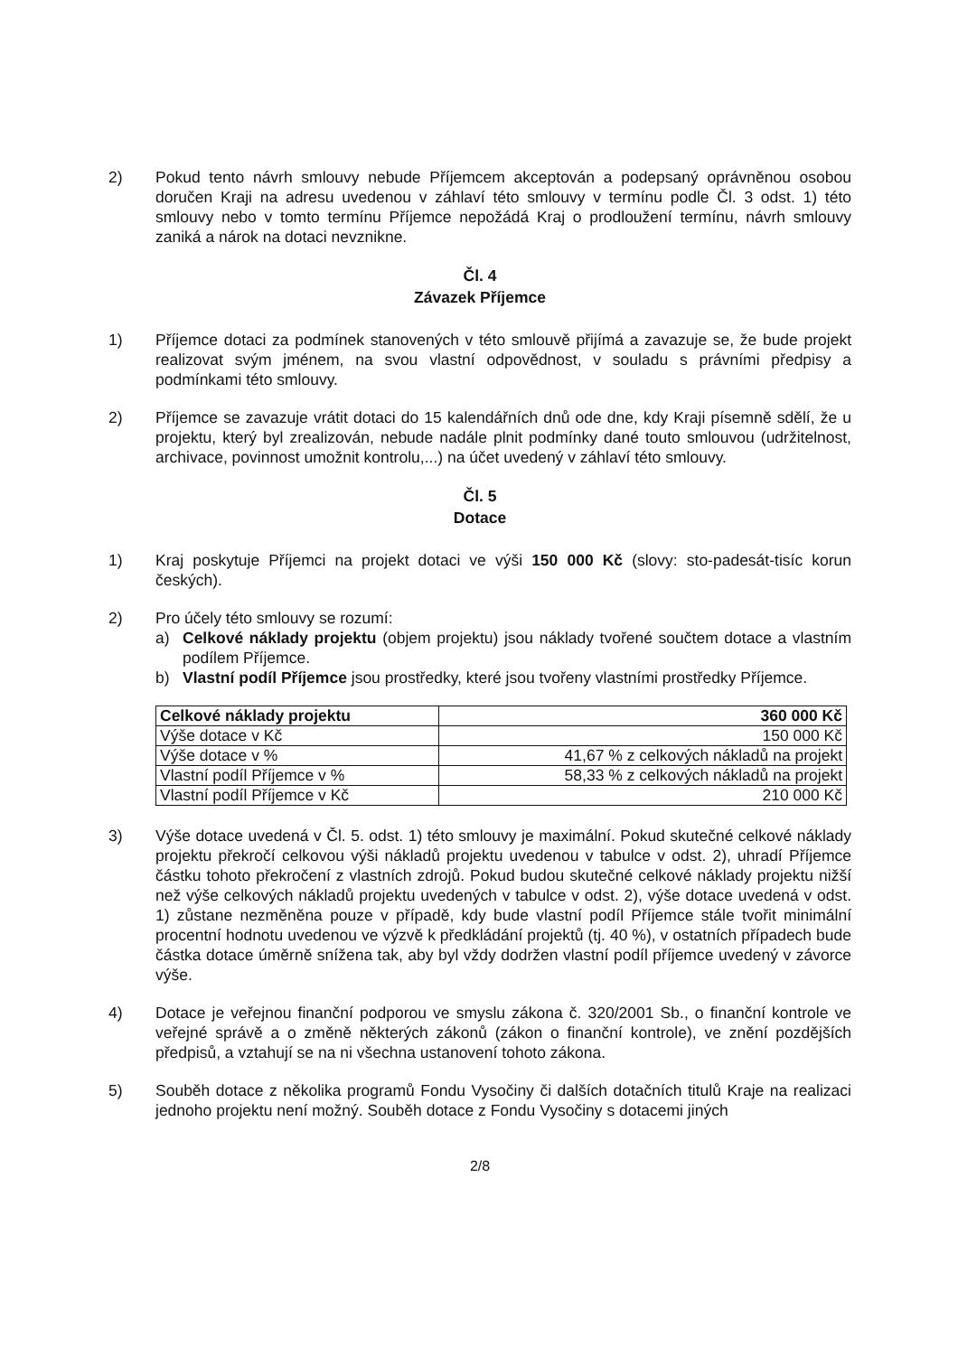2) Pokud tento návrh smlouvy nebude Příjemcem akceptován a podepsaný oprávněnou osobou doručen Kraji na adresu uvedenou v záhlaví této smlouvy v termínu podle Čl. 3 odst. 1) této smlouvy nebo v tomto termínu Příjemce nepožádá Kraj o prodloužení termínu, návrh smlouvy zaniká a nárok na dotaci nevznikne.
Čl. 4
Závazek Příjemce
1) Příjemce dotaci za podmínek stanovených v této smlouvě přijímá a zavazuje se, že bude projekt realizovat svým jménem, na svou vlastní odpovědnost, v souladu s právními předpisy a podmínkami této smlouvy.
2) Příjemce se zavazuje vrátit dotaci do 15 kalendářních dnů ode dne, kdy Kraji písemně sdělí, že u projektu, který byl zrealizován, nebude nadále plnit podmínky dané touto smlouvou (udržitelnost, archivace, povinnost umožnit kontrolu,...) na účet uvedený v záhlaví této smlouvy.
Čl. 5
Dotace
1) Kraj poskytuje Příjemci na projekt dotaci ve výši 150 000 Kč (slovy: sto-padesát-tisíc korun českých).
2) Pro účely této smlouvy se rozumí:
a) Celkové náklady projektu (objem projektu) jsou náklady tvořené součtem dotace a vlastním podílem Příjemce.
b) Vlastní podíl Příjemce jsou prostředky, které jsou tvořeny vlastními prostředky Příjemce.
| Celkové náklady projektu | 360 000 Kč |
| Výše dotace v Kč | 150 000 Kč |
| Výše dotace v % | 41,67 % z celkových nákladů na projekt |
| Vlastní podíl Příjemce v % | 58,33 % z celkových nákladů na projekt |
| Vlastní podíl Příjemce v Kč | 210 000 Kč |
3) Výše dotace uvedená v Čl. 5. odst. 1) této smlouvy je maximální. Pokud skutečné celkové náklady projektu překročí celkovou výši nákladů projektu uvedenou v tabulce v odst. 2), uhradí Příjemce částku tohoto překročení z vlastních zdrojů. Pokud budou skutečné celkové náklady projektu nižší než výše celkových nákladů projektu uvedených v tabulce v odst. 2), výše dotace uvedená v odst. 1) zůstane nezměněna pouze v případě, kdy bude vlastní podíl Příjemce stále tvořit minimální procentní hodnotu uvedenou ve výzvě k předkládání projektů (tj. 40 %), v ostatních případech bude částka dotace úměrně snížena tak, aby byl vždy dodržen vlastní podíl příjemce uvedený v závorce výše.
4) Dotace je veřejnou finanční podporou ve smyslu zákona č. 320/2001 Sb., o finanční kontrole ve veřejné správě a o změně některých zákonů (zákon o finanční kontrole), ve znění pozdějších předpisů, a vztahují se na ni všechna ustanovení tohoto zákona.
5) Souběh dotace z několika programů Fondu Vysočiny či dalších dotačních titulů Kraje na realizaci jednoho projektu není možný. Souběh dotace z Fondu Vysočiny s dotacemi jiných
2/8